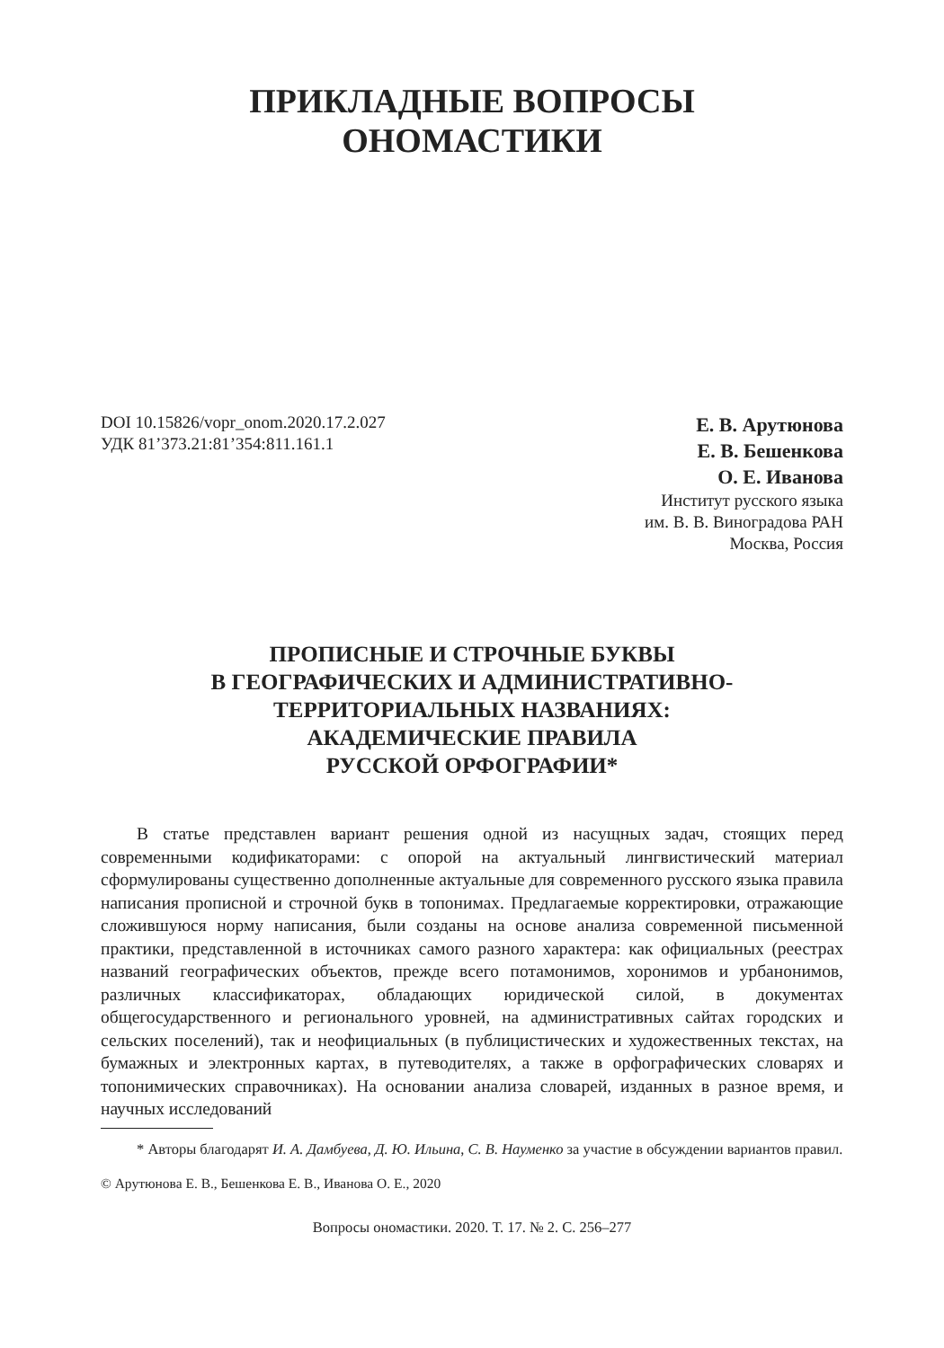ПРИКЛАДНЫЕ ВОПРОСЫ
ОНОМАСТИКИ
DOI 10.15826/vopr_onom.2020.17.2.027
УДК 81’373.21:81’354:811.161.1
Е. В. Арутюнова
Е. В. Бешенкова
О. Е. Иванова
Институт русского языка
им. В. В. Виноградова РАН
Москва, Россия
ПРОПИСНЫЕ И СТРОЧНЫЕ БУКВЫ
В ГЕОГРАФИЧЕСКИХ И АДМИНИСТРАТИВНО-
ТЕРРИТОРИАЛЬНЫХ НАЗВАНИЯХ:
АКАДЕМИЧЕСКИЕ ПРАВИЛА
РУССКОЙ ОРФОГРАФИИ*
В статье представлен вариант решения одной из насущных задач, стоящих перед современными кодификаторами: с опорой на актуальный лингвистический материал сформулированы существенно дополненные актуальные для современного русского языка правила написания прописной и строчной букв в топонимах. Предлагаемые корректировки, отражающие сложившуюся норму написания, были созданы на основе анализа современной письменной практики, представленной в источниках самого разного характера: как официальных (реестрах названий географических объектов, прежде всего потамонимов, хоронимов и урбанонимов, различных классификаторах, обладающих юридической силой, в документах общегосударственного и регионального уровней, на административных сайтах городских и сельских поселений), так и неофициальных (в публицистических и художественных текстах, на бумажных и электронных картах, в путеводителях, а также в орфографических словарях и топонимических справочниках). На основании анализа словарей, изданных в разное время, и научных исследований
* Авторы благодарят И. А. Дамбуева, Д. Ю. Ильина, С. В. Науменко за участие в обсуждении вариантов правил.
© Арутюнова Е. В., Бешенкова Е. В., Иванова О. Е., 2020
Вопросы ономастики. 2020. Т. 17. № 2. С. 256–277